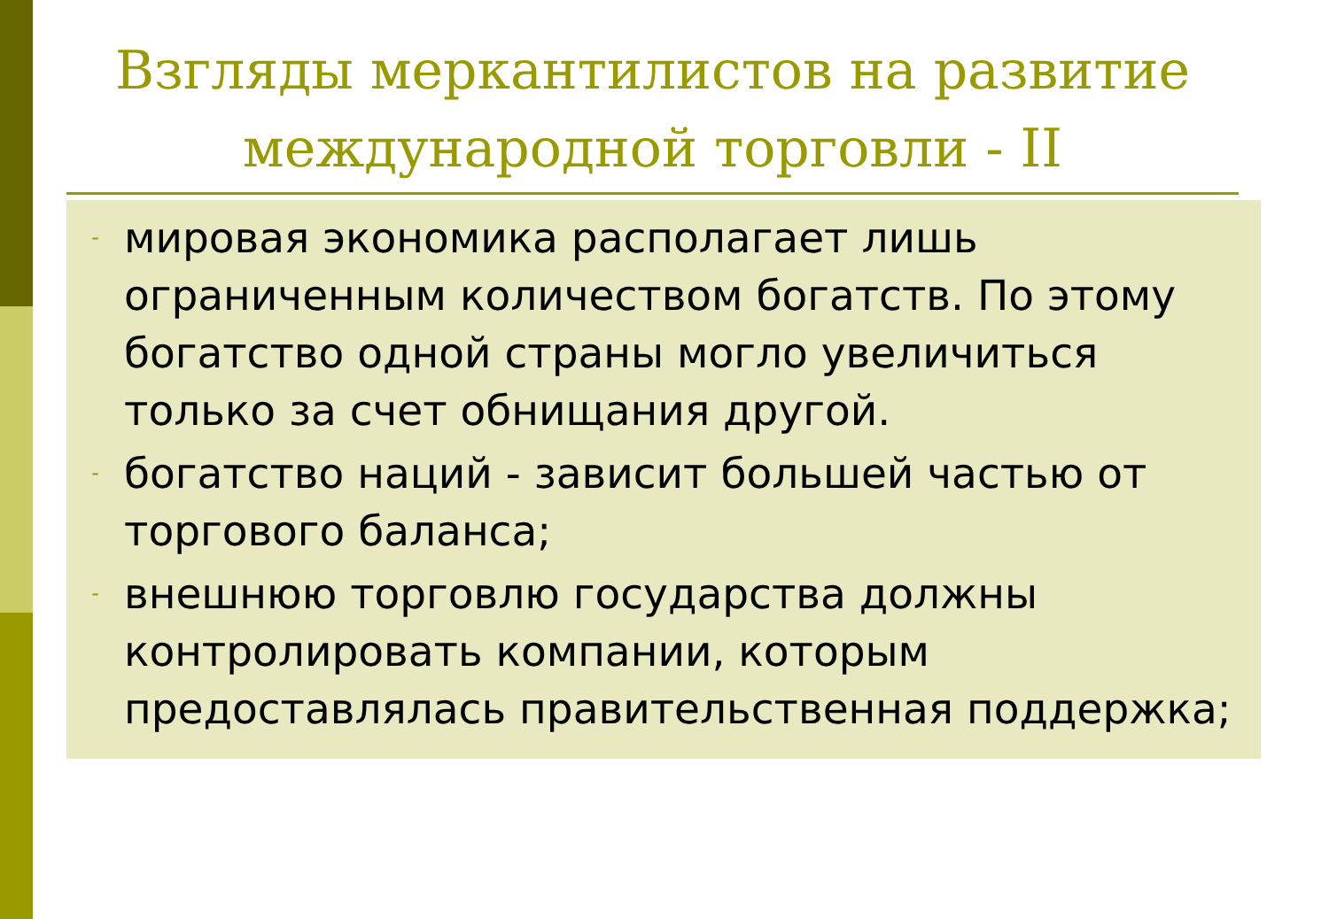Взгляды меркантилистов на развитие международной торговли - II
- мировая экономика располагает лишь ограниченным количеством богатств. По этому богатство одной страны могло увеличиться только за счет обнищания другой.
- богатство наций - зависит большей частью от торгового баланса;
- внешнюю торговлю государства должны контролировать компании, которым предоставлялась правительственная поддержка;